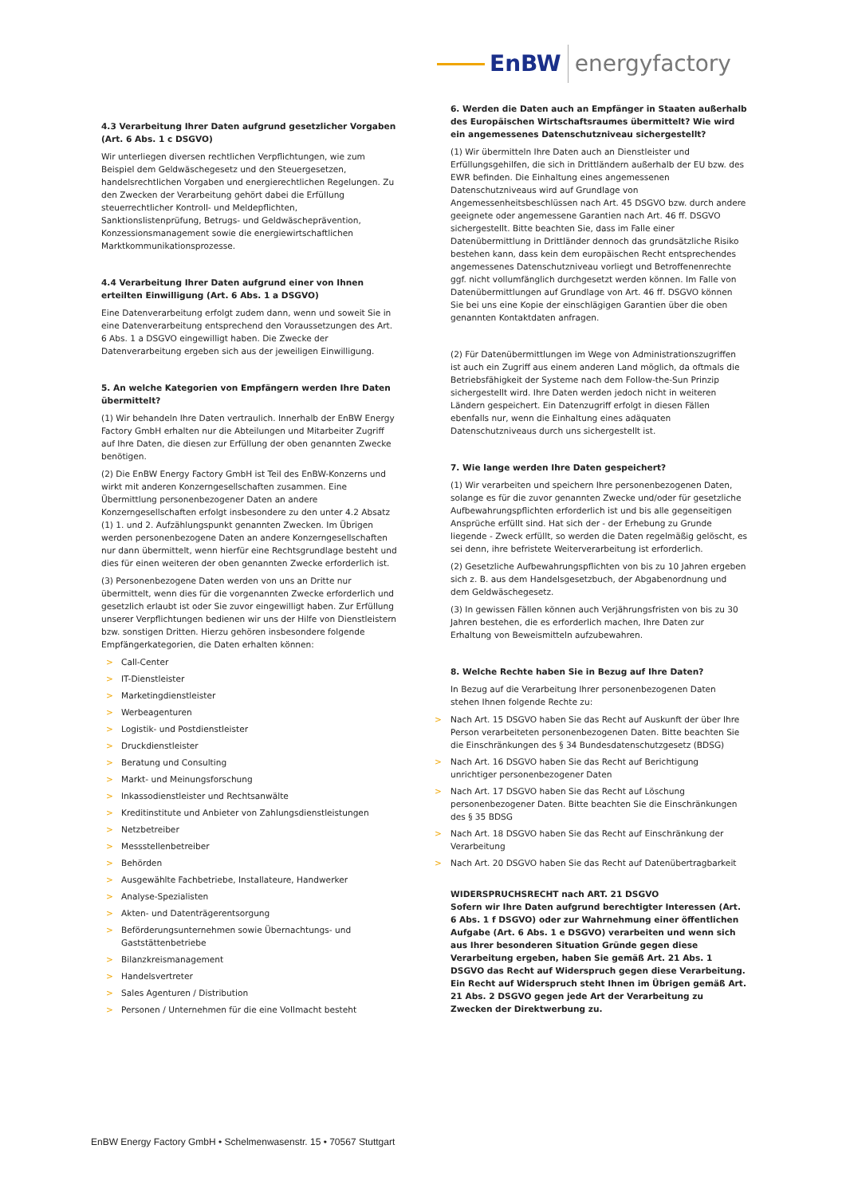EnBW energyfactory
4.3 Verarbeitung Ihrer Daten aufgrund gesetzlicher Vorgaben (Art. 6 Abs. 1 c DSGVO)
Wir unterliegen diversen rechtlichen Verpflichtungen, wie zum Beispiel dem Geldwäschegesetz und den Steuergesetzen, handelsrechtlichen Vorgaben und energierechtlichen Regelungen. Zu den Zwecken der Verarbeitung gehört dabei die Erfüllung steuerrechtlicher Kontroll- und Meldepflichten, Sanktionslistenprüfung, Betrugs- und Geldwäscheprävention, Konzessionsmanagement sowie die energiewirtschaftlichen Marktkommunikationsprozesse.
4.4 Verarbeitung Ihrer Daten aufgrund einer von Ihnen erteilten Einwilligung (Art. 6 Abs. 1 a DSGVO)
Eine Datenverarbeitung erfolgt zudem dann, wenn und soweit Sie in eine Datenverarbeitung entsprechend den Voraussetzungen des Art. 6 Abs. 1 a DSGVO eingewilligt haben. Die Zwecke der Datenverarbeitung ergeben sich aus der jeweiligen Einwilligung.
5. An welche Kategorien von Empfängern werden Ihre Daten übermittelt?
(1) Wir behandeln Ihre Daten vertraulich. Innerhalb der EnBW Energy Factory GmbH erhalten nur die Abteilungen und Mitarbeiter Zugriff auf Ihre Daten, die diesen zur Erfüllung der oben genannten Zwecke benötigen.
(2) Die EnBW Energy Factory GmbH ist Teil des EnBW-Konzerns und wirkt mit anderen Konzerngesellschaften zusammen. Eine Übermittlung personenbezogener Daten an andere Konzerngesellschaften erfolgt insbesondere zu den unter 4.2 Absatz (1) 1. und 2. Aufzählungspunkt genannten Zwecken. Im Übrigen werden personenbezogene Daten an andere Konzerngesellschaften nur dann übermittelt, wenn hierfür eine Rechtsgrundlage besteht und dies für einen weiteren der oben genannten Zwecke erforderlich ist.
(3) Personenbezogene Daten werden von uns an Dritte nur übermittelt, wenn dies für die vorgenannten Zwecke erforderlich und gesetzlich erlaubt ist oder Sie zuvor eingewilligt haben. Zur Erfüllung unserer Verpflichtungen bedienen wir uns der Hilfe von Dienstleistern bzw. sonstigen Dritten. Hierzu gehören insbesondere folgende Empfängerkategorien, die Daten erhalten können:
> Call-Center
> IT-Dienstleister
> Marketingdienstleister
> Werbeagenturen
> Logistik- und Postdienstleister
> Druckdienstleister
> Beratung und Consulting
> Markt- und Meinungsforschung
> Inkassodienstleister und Rechtsanwälte
> Kreditinstitute und Anbieter von Zahlungsdienstleistungen
> Netzbetreiber
> Messstellenbetreiber
> Behörden
> Ausgewählte Fachbetriebe, Installateure, Handwerker
> Analyse-Spezialisten
> Akten- und Datenträgerentsorgung
> Beförderungsunternehmen sowie Übernachtungs- und Gaststättenbetriebe
> Bilanzkreismanagement
> Handelsvertreter
> Sales Agenturen / Distribution
> Personen / Unternehmen für die eine Vollmacht besteht
6. Werden die Daten auch an Empfänger in Staaten außerhalb des Europäischen Wirtschaftsraumes übermittelt? Wie wird ein angemessenes Datenschutzniveau sichergestellt?
(1) Wir übermitteln Ihre Daten auch an Dienstleister und Erfüllungsgehilfen, die sich in Drittländern außerhalb der EU bzw. des EWR befinden. Die Einhaltung eines angemessenen Datenschutzniveaus wird auf Grundlage von Angemessenheitsbeschlüssen nach Art. 45 DSGVO bzw. durch andere geeignete oder angemessene Garantien nach Art. 46 ff. DSGVO sichergestellt. Bitte beachten Sie, dass im Falle einer Datenübermittlung in Drittländer dennoch das grundsätzliche Risiko bestehen kann, dass kein dem europäischen Recht entsprechendes angemessenes Datenschutzniveau vorliegt und Betroffenenrechte ggf. nicht vollumfänglich durchgesetzt werden können. Im Falle von Datenübermittlungen auf Grundlage von Art. 46 ff. DSGVO können Sie bei uns eine Kopie der einschlägigen Garantien über die oben genannten Kontaktdaten anfragen.
(2) Für Datenübermittlungen im Wege von Administrationszugriffen ist auch ein Zugriff aus einem anderen Land möglich, da oftmals die Betriebsfähigkeit der Systeme nach dem Follow-the-Sun Prinzip sichergestellt wird. Ihre Daten werden jedoch nicht in weiteren Ländern gespeichert. Ein Datenzugriff erfolgt in diesen Fällen ebenfalls nur, wenn die Einhaltung eines adäquaten Datenschutzniveaus durch uns sichergestellt ist.
7. Wie lange werden Ihre Daten gespeichert?
(1) Wir verarbeiten und speichern Ihre personenbezogenen Daten, solange es für die zuvor genannten Zwecke und/oder für gesetzliche Aufbewahrungspflichten erforderlich ist und bis alle gegenseitigen Ansprüche erfüllt sind. Hat sich der - der Erhebung zu Grunde liegende - Zweck erfüllt, so werden die Daten regelmäßig gelöscht, es sei denn, ihre befristete Weiterverarbeitung ist erforderlich.
(2) Gesetzliche Aufbewahrungspflichten von bis zu 10 Jahren ergeben sich z. B. aus dem Handelsgesetzbuch, der Abgabenordnung und dem Geldwäschegesetz.
(3) In gewissen Fällen können auch Verjährungsfristen von bis zu 30 Jahren bestehen, die es erforderlich machen, Ihre Daten zur Erhaltung von Beweismitteln aufzubewahren.
8. Welche Rechte haben Sie in Bezug auf Ihre Daten?
In Bezug auf die Verarbeitung Ihrer personenbezogenen Daten stehen Ihnen folgende Rechte zu:
> Nach Art. 15 DSGVO haben Sie das Recht auf Auskunft der über Ihre Person verarbeiteten personenbezogenen Daten. Bitte beachten Sie die Einschränkungen des § 34 Bundesdatenschutzgesetz (BDSG)
> Nach Art. 16 DSGVO haben Sie das Recht auf Berichtigung unrichtiger personenbezogener Daten
> Nach Art. 17 DSGVO haben Sie das Recht auf Löschung personenbezogener Daten. Bitte beachten Sie die Einschränkungen des § 35 BDSG
> Nach Art. 18 DSGVO haben Sie das Recht auf Einschränkung der Verarbeitung
> Nach Art. 20 DSGVO haben Sie das Recht auf Datenübertragbarkeit
WIDERSPRUCHSRECHT nach ART. 21 DSGVO
Sofern wir Ihre Daten aufgrund berechtigter Interessen (Art. 6 Abs. 1 f DSGVO) oder zur Wahrnehmung einer öffentlichen Aufgabe (Art. 6 Abs. 1 e DSGVO) verarbeiten und wenn sich aus Ihrer besonderen Situation Gründe gegen diese Verarbeitung ergeben, haben Sie gemäß Art. 21 Abs. 1 DSGVO das Recht auf Widerspruch gegen diese Verarbeitung. Ein Recht auf Widerspruch steht Ihnen im Übrigen gemäß Art. 21 Abs. 2 DSGVO gegen jede Art der Verarbeitung zu Zwecken der Direktwerbung zu.
EnBW Energy Factory GmbH • Schelmenwasenstr. 15 • 70567 Stuttgart